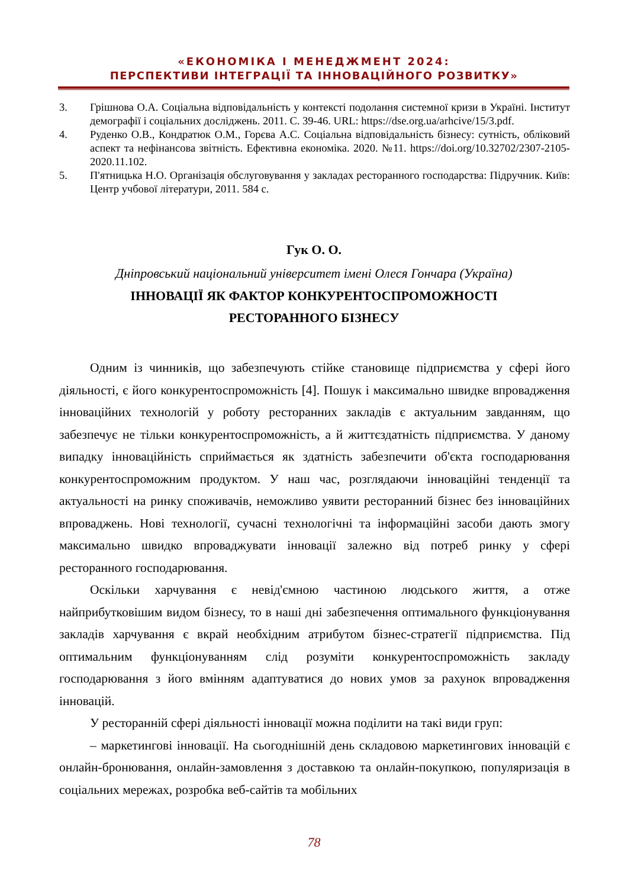«ЕКОНОМІКА І МЕНЕДЖМЕНТ 2024:
ПЕРСПЕКТИВИ ІНТЕГРАЦІЇ ТА ІННОВАЦІЙНОГО РОЗВИТКУ»
3. Грішнова О.А. Соціальна відповідальність у контексті подолання системної кризи в Україні. Інститут демографії і соціальних досліджень. 2011. С. 39-46. URL: https://dse.org.ua/arhcive/15/3.pdf.
4. Руденко О.В., Кондратюк О.М., Горєва А.С. Соціальна відповідальність бізнесу: сутність, обліковий аспект та нефінансова звітність. Ефективна економіка. 2020. №11. https://doi.org/10.32702/2307-2105-2020.11.102.
5. П'ятницька Н.О. Організація обслуговування у закладах ресторанного господарства: Підручник. Київ: Центр учбової літератури, 2011. 584 с.
Гук О. О.
Дніпровський національний університет імені Олеся Гончара (Україна)
ІННОВАЦІЇ ЯК ФАКТОР КОНКУРЕНТОСПРОМОЖНОСТІ
РЕСТОРАННОГО БІЗНЕСУ
Одним із чинників, що забезпечують стійке становище підприємства у сфері його діяльності, є його конкурентоспроможність [4]. Пошук і максимально швидке впровадження інноваційних технологій у роботу ресторанних закладів є актуальним завданням, що забезпечує не тільки конкурентоспроможність, а й життєздатність підприємства. У даному випадку інноваційність сприймається як здатність забезпечити об'єкта господарювання конкурентоспроможним продуктом. У наш час, розглядаючи інноваційні тенденції та актуальності на ринку споживачів, неможливо уявити ресторанний бізнес без інноваційних впроваджень. Нові технології, сучасні технологічні та інформаційні засоби дають змогу максимально швидко впроваджувати інновації залежно від потреб ринку у сфері ресторанного господарювання.
Оскільки харчування є невід'ємною частиною людського життя, а отже найприбутковішим видом бізнесу, то в наші дні забезпечення оптимального функціонування закладів харчування є вкрай необхідним атрибутом бізнес-стратегії підприємства. Під оптимальним функціонуванням слід розуміти конкурентоспроможність закладу господарювання з його вмінням адаптуватися до нових умов за рахунок впровадження інновацій.
У ресторанній сфері діяльності інновації можна поділити на такі види груп:
– маркетингові інновації. На сьогоднішній день складовою маркетингових інновацій є онлайн-бронювання, онлайн-замовлення з доставкою та онлайн-покупкою, популяризація в соціальних мережах, розробка веб-сайтів та мобільних
78